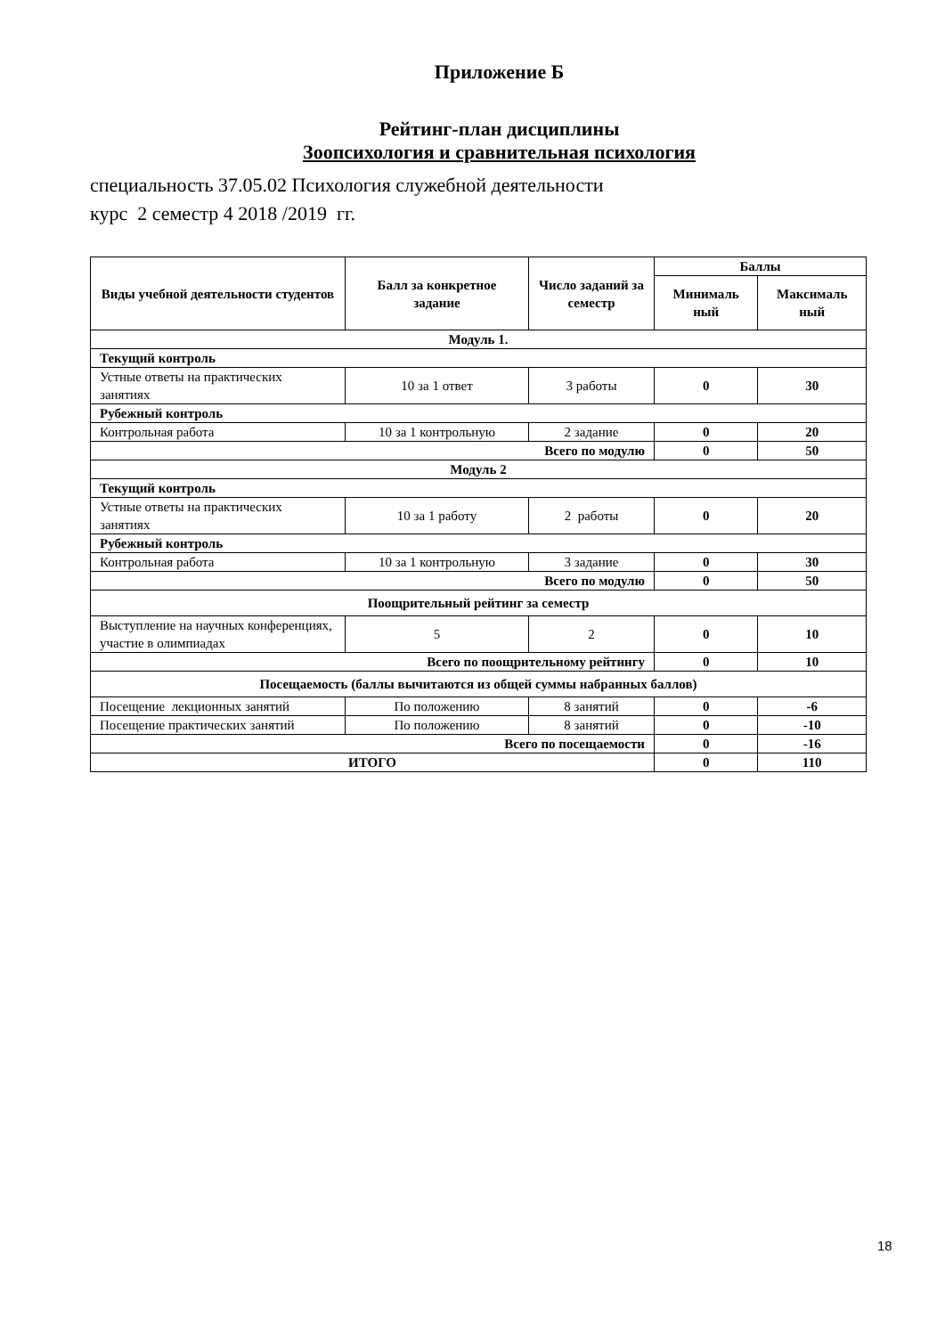Приложение Б
Рейтинг-план дисциплины
Зоопсихология и сравнительная психология
специальность 37.05.02 Психология служебной деятельности
курс 2 семестр 4 2018 /2019 гг.
| Виды учебной деятельности студентов | Балл за конкретное задание | Число заданий за семестр | Баллы | |
| --- | --- | --- | --- | --- |
| | | | Минималь ный | Максималь ный |
| Модуль 1. | | | | |
| Текущий контроль | | | | |
| Устные ответы на практических занятиях | 10 за 1 ответ | 3 работы | 0 | 30 |
| Рубежный контроль | | | | |
| Контрольная работа | 10 за 1 контрольную | 2 задание | 0 | 20 |
| Всего по модулю | | | 0 | 50 |
| Модуль 2 | | | | |
| Текущий контроль | | | | |
| Устные ответы на практических занятиях | 10 за 1 работу | 2 работы | 0 | 20 |
| Рубежный контроль | | | | |
| Контрольная работа | 10 за 1 контрольную | 3 задание | 0 | 30 |
| Всего по модулю | | | 0 | 50 |
| Поощрительный рейтинг за семестр | | | | |
| Выступление на научных конференциях, участие в олимпиадах | 5 | 2 | 0 | 10 |
| Всего по поощрительному рейтингу | | | 0 | 10 |
| Посещаемость (баллы вычитаются из общей суммы набранных баллов) | | | | |
| Посещение лекционных занятий | По положению | 8 занятий | 0 | -6 |
| Посещение практических занятий | По положению | 8 занятий | 0 | -10 |
| Всего по посещаемости | | | 0 | -16 |
| ИТОГО | | | 0 | 110 |
18